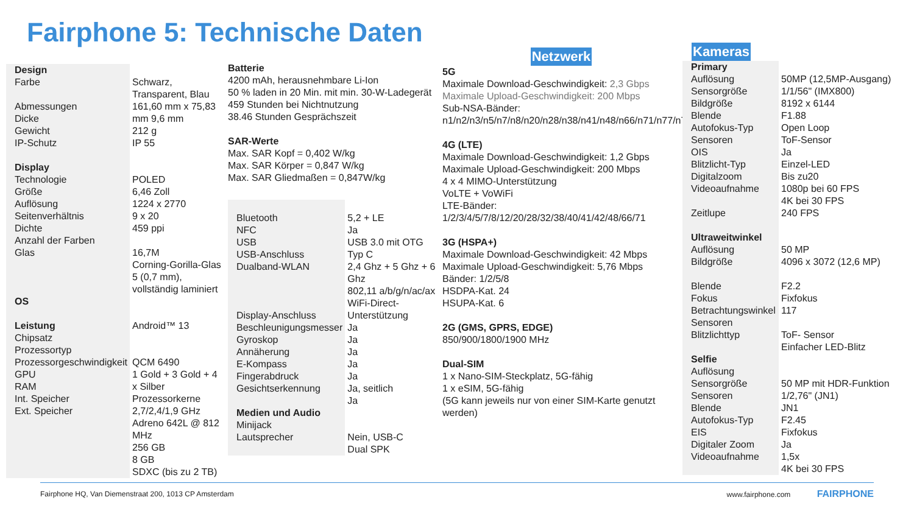Fairphone 5: Technische Daten
| Design Farbe Abmessungen Dicke Gewicht IP-Schutz Display Technologie Größe Auflösung Seitenverhältnis Dichte Anzahl der Farben Glas OS Leistung Chipsatz Prozessortyp Prozessorgeschwindigkeit GPU RAM Int. Speicher Ext. Speicher | Schwarz, Transparent, Blau 161,60 mm x 75,83 mm 9,6 mm 212 g IP 55 POLED 6,46 Zoll 1224 x 2770 9 x 20 459 ppi 16,7M Corning-Gorilla-Glas 5 (0,7 mm), vollständig laminiert Android™ 13 QCM 6490 1 Gold + 3 Gold + 4 x Silber Prozessorkerne 2,7/2,4/1,9 GHz Adreno 642L @ 812 MHz 256 GB 8 GB SDXC (bis zu 2 TB) |
Batterie
4200 mAh, herausnehmbare Li-Ion
50 % laden in 20 Min. mit min. 30-W-Ladegerät
459 Stunden bei Nichtnutzung
38.46 Stunden Gesprächszeit
SAR-Werte
Max. SAR Kopf = 0,402 W/kg
Max. SAR Körper = 0,847 W/kg
Max. SAR Gliedmaßen = 0,847W/kg
| Bluetooth NFC USB USB-Anschluss Dualband-WLAN Display-Anschluss Beschleunigungsmesser Gyroskop Annäherung E-Kompass Fingerabdruck Gesichtserkennung Medien und Audio Minijack Lautsprecher | 5,2 + LE Ja USB 3.0 mit OTG Typ C 2,4 Ghz + 5 Ghz + 6 Ghz 802,11 a/b/g/n/ac/ax WiFi-Direct-Unterstützung Ja Ja Ja Ja Ja Ja, seitlich Ja Nein, USB-C Dual SPK |
Netzwerk
5G
Maximale Download-Geschwindigkeit: 2,3 Gbps
Maximale Upload-Geschwindigkeit: 200 Mbps
Sub-NSA-Bänder: n1/n2/n3/n5/n7/n8/n20/n28/n38/n41/n48/n66/n71/n77/n78
4G (LTE)
Maximale Download-Geschwindigkeit: 1,2 Gbps
Maximale Upload-Geschwindigkeit: 200 Mbps
4 x 4 MIMO-Unterstützung
VoLTE + VoWiFi
LTE-Bänder: 1/2/3/4/5/7/8/12/20/28/32/38/40/41/42/48/66/71
3G (HSPA+)
Maximale Download-Geschwindigkeit: 42 Mbps
Maximale Upload-Geschwindigkeit: 5,76 Mbps
Bänder: 1/2/5/8
HSDPA-Kat. 24
HSUPA-Kat. 6
2G (GMS, GPRS, EDGE)
850/900/1800/1900 MHz
Dual-SIM
1 x Nano-SIM-Steckplatz, 5G-fähig
1 x eSIM, 5G-fähig
(5G kann jeweils nur von einer SIM-Karte genutzt werden)
Kameras
| Primary Auflösung Sensorgröße Bildgröße Blende Autofokus-Typ Sensoren OIS Blitzlicht-Typ Digitalzoom Videoaufnahme Zeitlupe Ultraweitwinkel Auflösung Bildgröße Blende Fokus Betrachtungswinkel Sensoren Blitzlichttyp Selfie Auflösung Sensorgröße Sensoren Blende Autofokus-Typ EIS Digitaler Zoom Videoaufnahme | 50MP (12,5MP-Ausgang) 1/1/56" (IMX800) 8192 x 6144 F1.88 Open Loop ToF-Sensor Ja Einzel-LED Bis zu20 1080p bei 60 FPS 4K bei 30 FPS 240 FPS 50 MP 4096 x 3072 (12,6 MP) F2.2 Fixfokus 117 ToF- Sensor Einfacher LED-Blitz 50 MP mit HDR-Funktion 1/2,76" (JN1) JN1 F2.45 Fixfokus Ja 1,5x 4K bei 30 FPS |
Fairphone HQ, Van Diemenstraat 200, 1013 CP Amsterdam www.fairphone.com FAIRPHONE